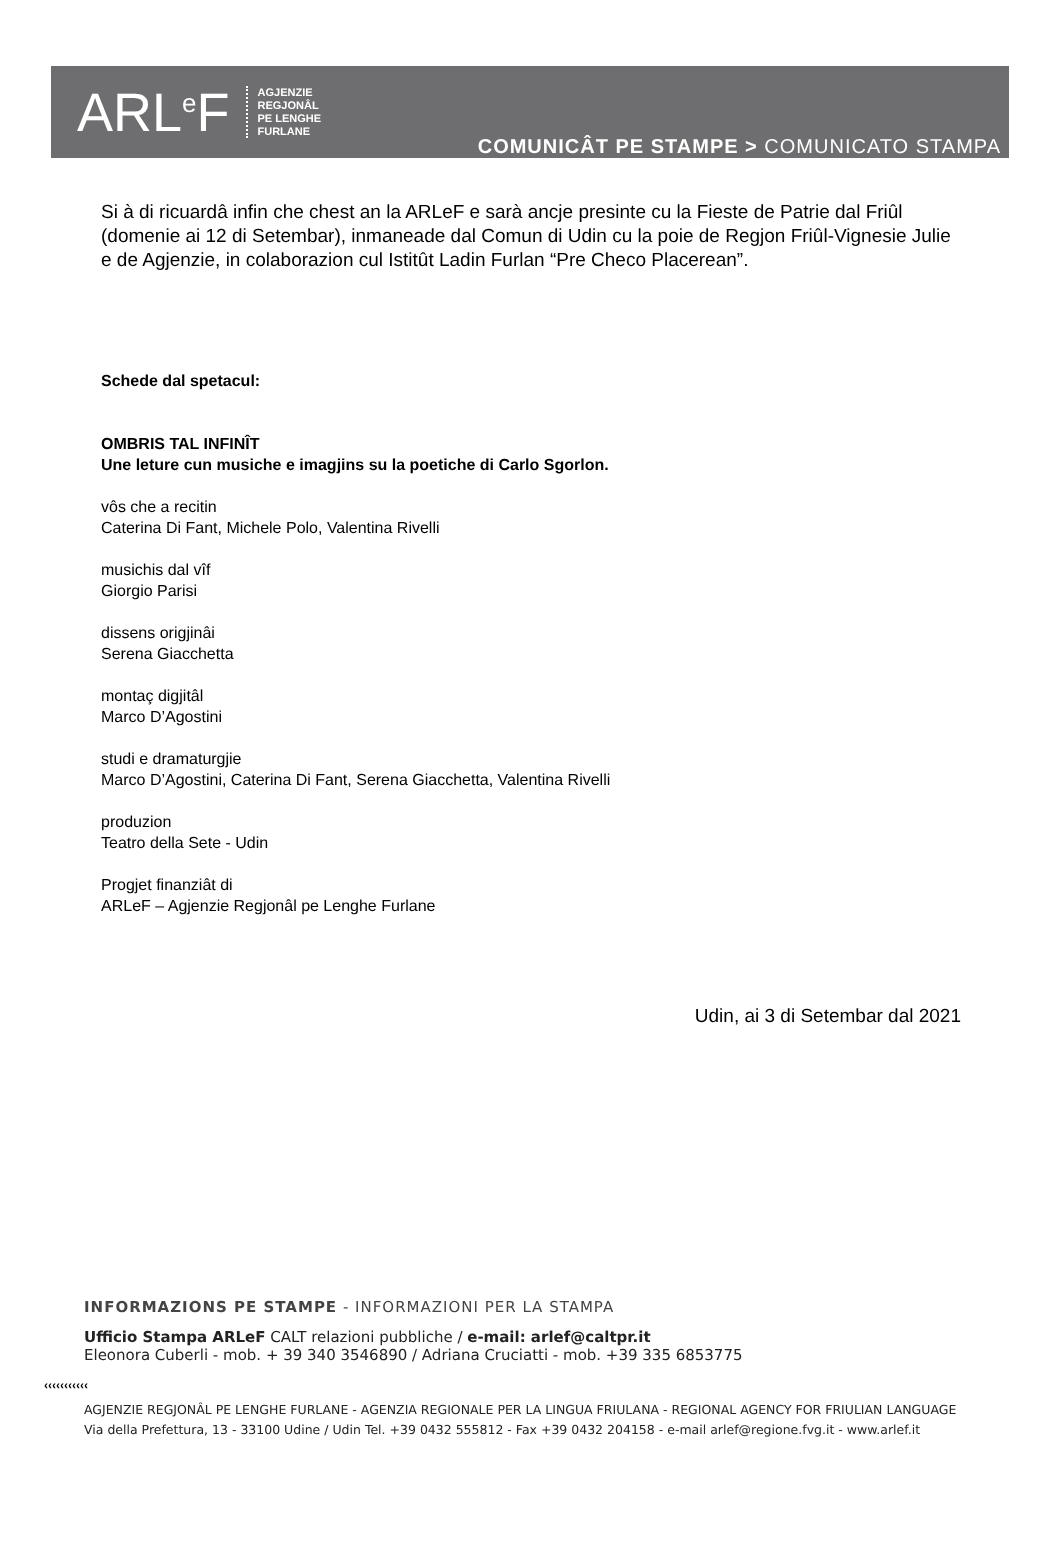ARL<sup>e</sup>F
AGJENZIE
REGJONÂL
PE LENGHE
FURLANE
COMUNICÂT PE STAMPE > COMUNICATO STAMPA
Si à di ricuardâ infin che chest an la ARLeF e sarà ancje presinte cu la Fieste de Patrie dal Friûl (domenie ai 12 di Setembar), inmaneade dal Comun di Udin cu la poie de Regjon Friûl-Vignesie Julie e de Agjenzie, in colaborazion cul Istitût Ladin Furlan “Pre Checo Placerean”.
Schede dal spetacul:
OMBRIS TAL INFINÎT
Une leture cun musiche e imagjins su la poetiche di Carlo Sgorlon.
vôs che a recitin
Caterina Di Fant, Michele Polo, Valentina Rivelli
musichis dal vîf
Giorgio Parisi
dissens origjinâi
Serena Giacchetta
montaç digjitâl
Marco D’Agostini
studi e dramaturgjie
Marco D’Agostini, Caterina Di Fant, Serena Giacchetta, Valentina Rivelli
produzion
Teatro della Sete - Udin
Progjet finanziât di
ARLeF – Agjenzie Regjonâl pe Lenghe Furlane
Udin, ai 3 di Setembar dal 2021
INFORMAZIONS PE STAMPE - INFORMAZIONI PER LA STAMPA
Ufficio Stampa ARLeF CALT relazioni pubbliche / e-mail: arlef@caltpr.it
Eleonora Cuberli - mob. + 39 340 3546890 / Adriana Cruciatti - mob. +39 335 6853775
‹‹‹‹‹‹‹‹‹‹‹
AGJENZIE REGJONÂL PE LENGHE FURLANE - AGENZIA REGIONALE PER LA LINGUA FRIULANA - REGIONAL AGENCY FOR FRIULIAN LANGUAGE
Via della Prefettura, 13 - 33100 Udine / Udin Tel. +39 0432 555812 - Fax +39 0432 204158 - e-mail arlef@regione.fvg.it - www.arlef.it